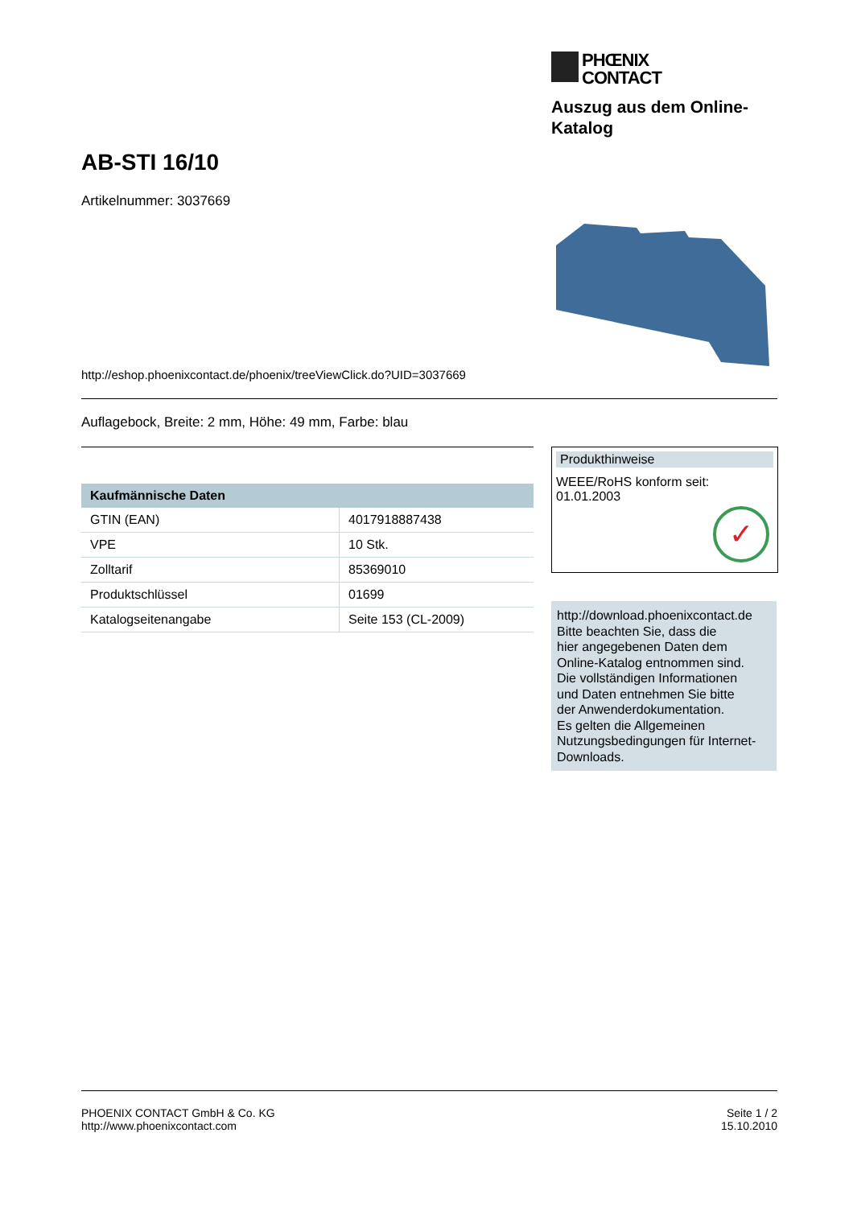PHŒNIX
CONTACT
Auszug aus dem Online-
Katalog
AB-STI 16/10
Artikelnummer: 3037669
http://eshop.phoenixcontact.de/phoenix/treeViewClick.do?UID=3037669
Auflagebock, Breite: 2 mm, Höhe: 49 mm, Farbe: blau
| Kaufmännische Daten | |
| --- | --- |
| GTIN (EAN) | 4017918887438 |
| VPE | 10 Stk. |
| Zolltarif | 85369010 |
| Produktschlüssel | 01699 |
| Katalogseitenangabe | Seite 153 (CL-2009) |
Produkthinweise
WEEE/RoHS konform seit:
01.01.2003
✓
http://download.phoenixcontact.de
Bitte beachten Sie, dass die
hier angegebenen Daten dem
Online-Katalog entnommen sind.
Die vollständigen Informationen
und Daten entnehmen Sie bitte
der Anwenderdokumentation.
Es gelten die Allgemeinen
Nutzungsbedingungen für Internet-
Downloads.
PHOENIX CONTACT GmbH & Co. KG
http://www.phoenixcontact.com
Seite 1 / 2
15.10.2010